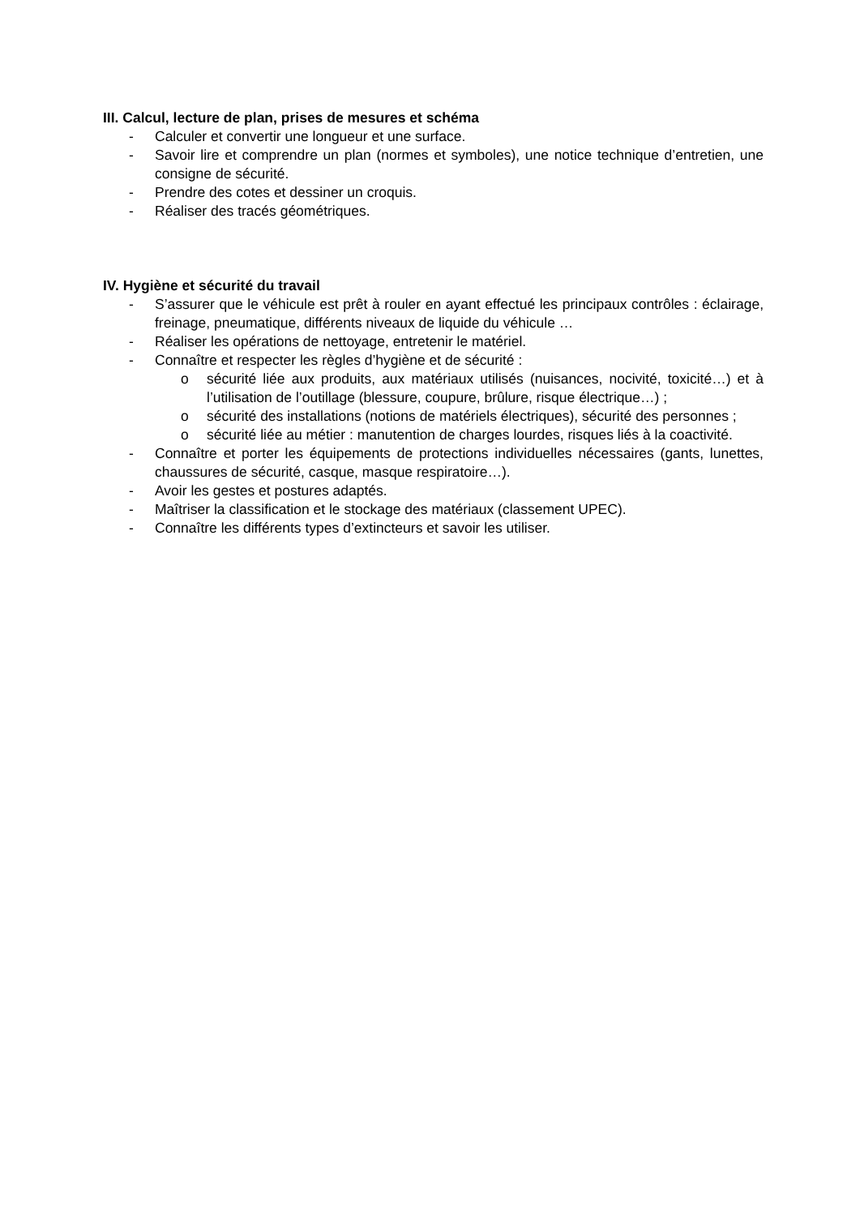III. Calcul, lecture de plan, prises de mesures et schéma
- Calculer et convertir une longueur et une surface.
- Savoir lire et comprendre un plan (normes et symboles), une notice technique d’entretien, une consigne de sécurité.
- Prendre des cotes et dessiner un croquis.
- Réaliser des tracés géométriques.
IV. Hygiène et sécurité du travail
- S’assurer que le véhicule est prêt à rouler en ayant effectué les principaux contrôles : éclairage, freinage, pneumatique, différents niveaux de liquide du véhicule …
- Réaliser les opérations de nettoyage, entretenir le matériel.
- Connaître et respecter les règles d’hygiène et de sécurité :
o sécurité liée aux produits, aux matériaux utilisés (nuisances, nocivité, toxicité…) et à l’utilisation de l’outillage (blessure, coupure, brûlure, risque électrique…) ;
o sécurité des installations (notions de matériels électriques), sécurité des personnes ;
o sécurité liée au métier : manutention de charges lourdes, risques liés à la coactivité.
- Connaître et porter les équipements de protections individuelles nécessaires (gants, lunettes, chaussures de sécurité, casque, masque respiratoire…).
- Avoir les gestes et postures adaptés.
- Maîtriser la classification et le stockage des matériaux (classement UPEC).
- Connaître les différents types d’extincteurs et savoir les utiliser.